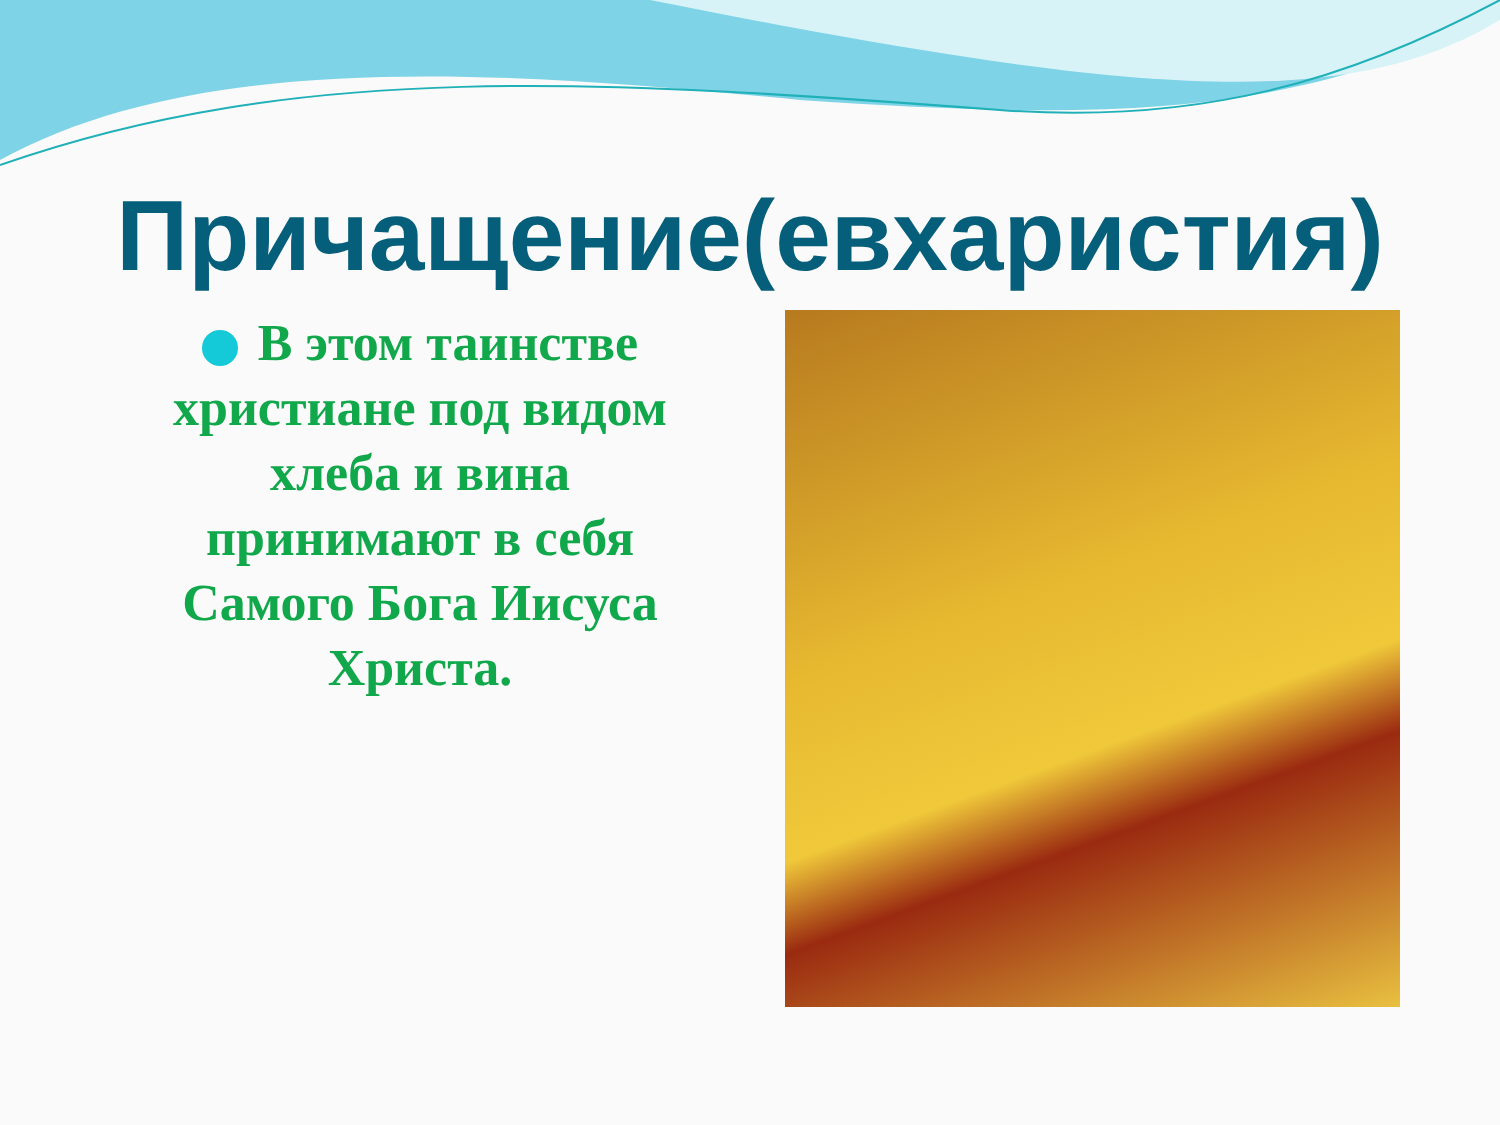Причащение(евхаристия)
В этом таинстве христиане под видом хлеба и вина принимают в себя Самого Бога Иисуса Христа.